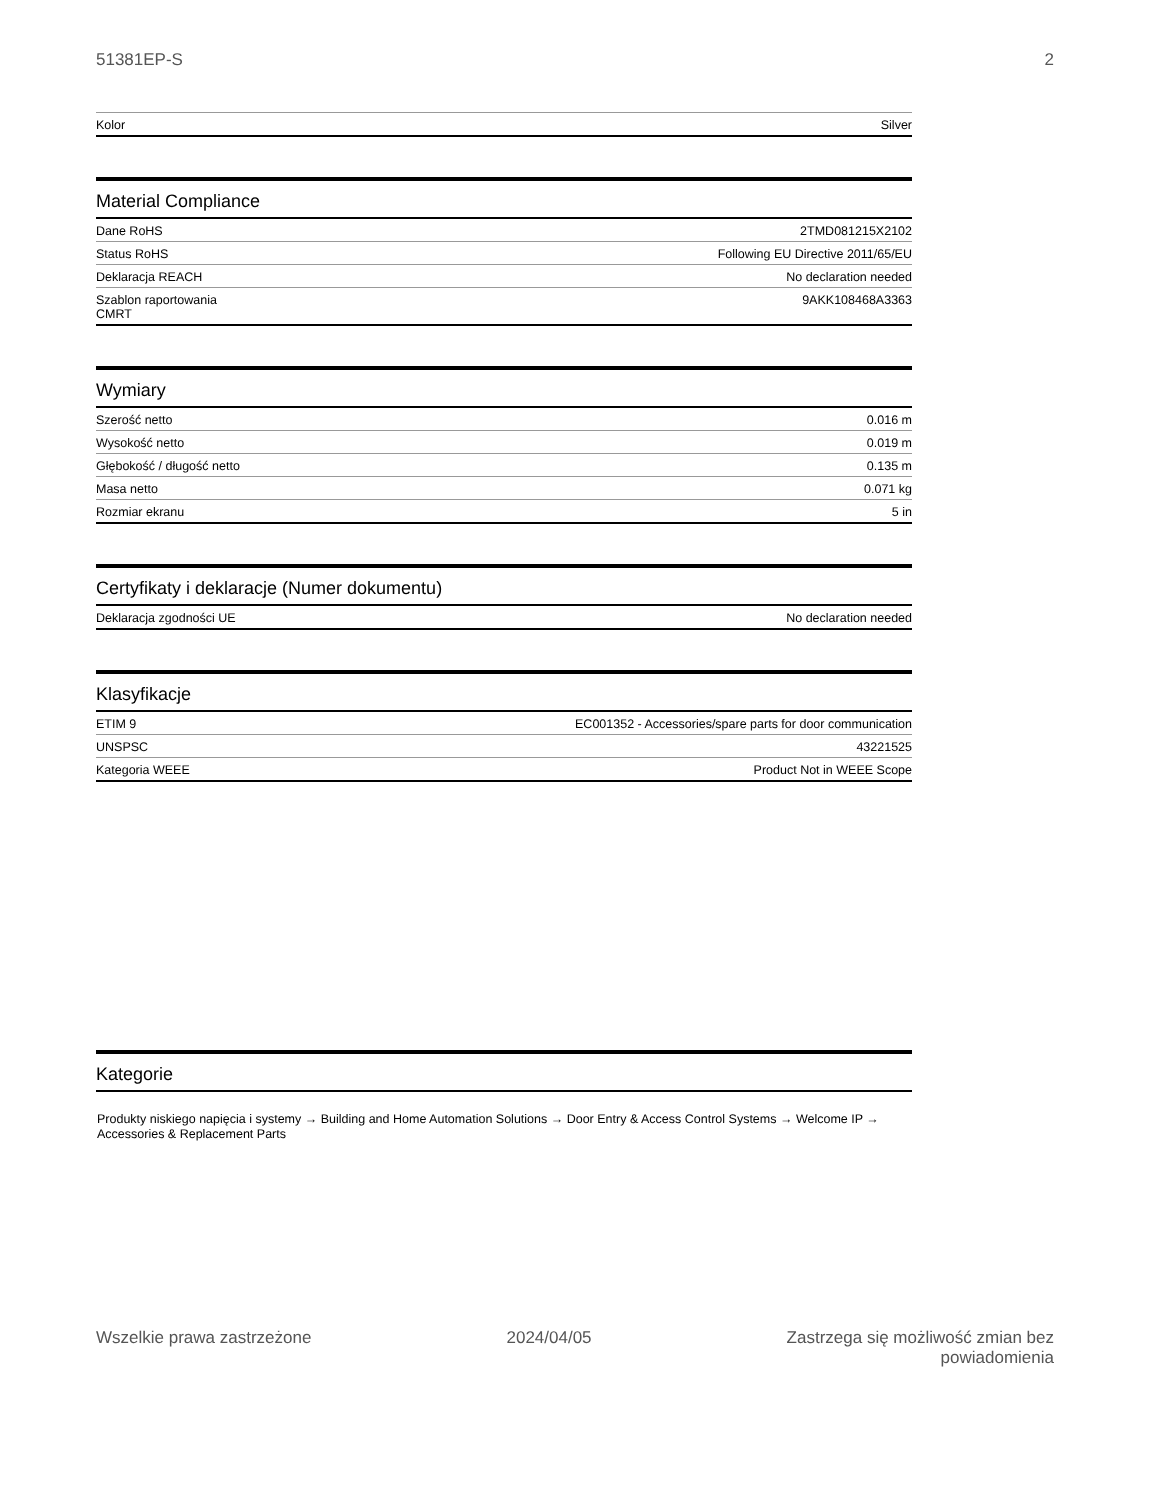51381EP-S 2
| Kolor | Silver |
Material Compliance
| Dane RoHS | 2TMD081215X2102 |
| Status RoHS | Following EU Directive 2011/65/EU |
| Deklaracja REACH | No declaration needed |
| Szablon raportowania CMRT | 9AKK108468A3363 |
Wymiary
| Szerość netto | 0.016 m |
| Wysokość netto | 0.019 m |
| Głębokość / długość netto | 0.135 m |
| Masa netto | 0.071 kg |
| Rozmiar ekranu | 5 in |
Certyfikaty i deklaracje (Numer dokumentu)
| Deklaracja zgodności UE | No declaration needed |
Klasyfikacje
| ETIM 9 | EC001352 - Accessories/spare parts for door communication |
| UNSPSC | 43221525 |
| Kategoria WEEE | Product Not in WEEE Scope |
Kategorie
Produkty niskiego napięcia i systemy → Building and Home Automation Solutions → Door Entry & Access Control Systems → Welcome IP → Accessories & Replacement Parts
Wszelkie prawa zastrzeżone 2024/04/05 Zastrzega się możliwość zmian bez
powiadomienia